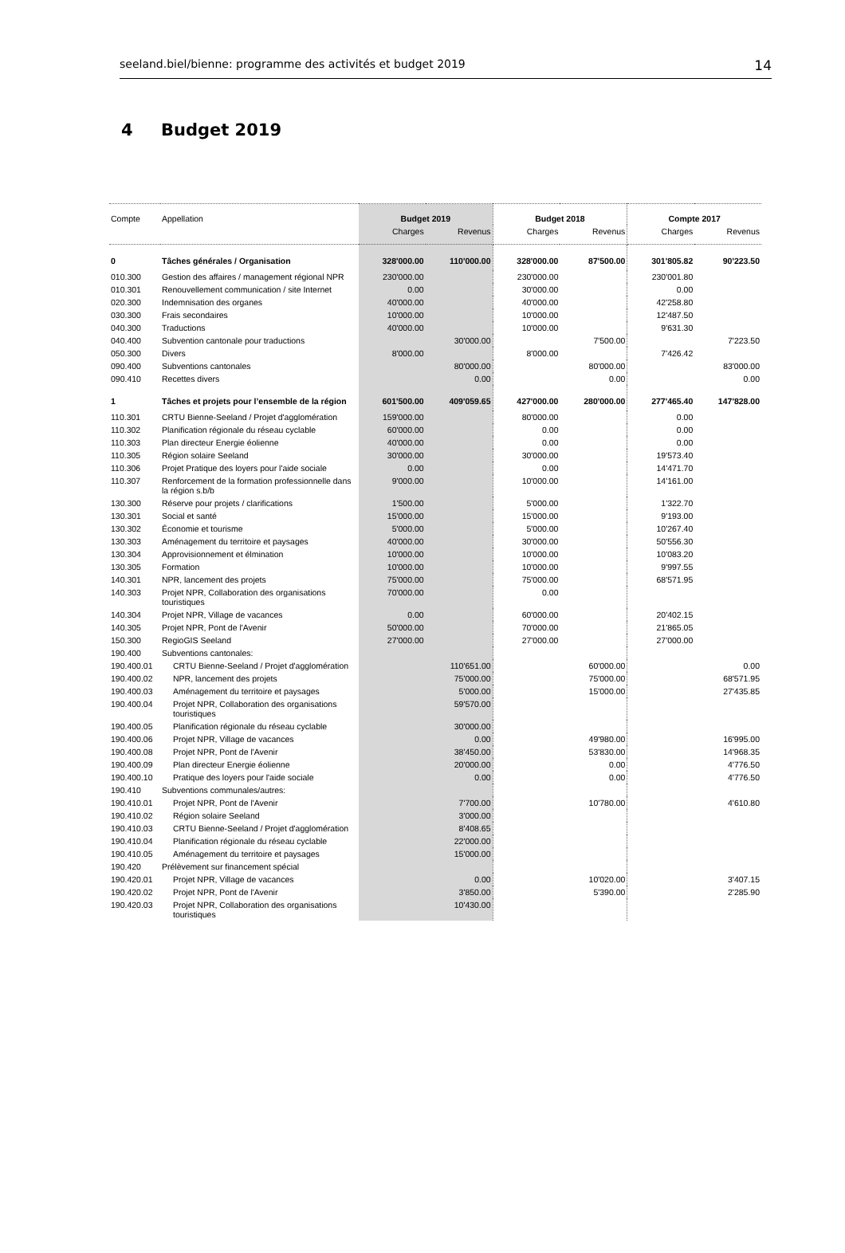seeland.biel/bienne: programme des activités et budget 2019 14
4 Budget 2019
| Compte | Appellation | Budget 2019 | | Budget 2018 | | Compte 2017 | |
| --- | --- | --- | --- | --- | --- | --- | --- |
| | | Charges | Revenus | Charges | Revenus | Charges | Revenus |
| 0 | Tâches générales / Organisation | 328'000.00 | 110'000.00 | 328'000.00 | 87'500.00 | 301'805.82 | 90'223.50 |
| 010.300 | Gestion des affaires / management régional NPR | 230'000.00 | | 230'000.00 | | 230'001.80 | |
| 010.301 | Renouvellement communication / site Internet | 0.00 | | 30'000.00 | | 0.00 | |
| 020.300 | Indemnisation des organes | 40'000.00 | | 40'000.00 | | 42'258.80 | |
| 030.300 | Frais secondaires | 10'000.00 | | 10'000.00 | | 12'487.50 | |
| 040.300 | Traductions | 40'000.00 | | 10'000.00 | | 9'631.30 | |
| 040.400 | Subvention cantonale pour traductions | | 30'000.00 | | 7'500.00 | | 7'223.50 |
| 050.300 | Divers | 8'000.00 | | 8'000.00 | | 7'426.42 | |
| 090.400 | Subventions cantonales | | 80'000.00 | | 80'000.00 | | 83'000.00 |
| 090.410 | Recettes divers | | 0.00 | | 0.00 | | 0.00 |
| 1 | Tâches et projets pour l’ensemble de la région | 601'500.00 | 409'059.65 | 427'000.00 | 280'000.00 | 277'465.40 | 147'828.00 |
| 110.301 | CRTU Bienne-Seeland / Projet d'agglomération | 159'000.00 | | 80'000.00 | | 0.00 | |
| 110.302 | Planification régionale du réseau cyclable | 60'000.00 | | 0.00 | | 0.00 | |
| 110.303 | Plan directeur Energie éolienne | 40'000.00 | | 0.00 | | 0.00 | |
| 110.305 | Région solaire Seeland | 30'000.00 | | 30'000.00 | | 19'573.40 | |
| 110.306 | Projet Pratique des loyers pour l'aide sociale | 0.00 | | 0.00 | | 14'471.70 | |
| 110.307 | Renforcement de la formation professionnelle dans la région s.b/b | 9'000.00 | | 10'000.00 | | 14'161.00 | |
| 130.300 | Réserve pour projets / clarifications | 1'500.00 | | 5'000.00 | | 1'322.70 | |
| 130.301 | Social et santé | 15'000.00 | | 15'000.00 | | 9'193.00 | |
| 130.302 | Économie et tourisme | 5'000.00 | | 5'000.00 | | 10'267.40 | |
| 130.303 | Aménagement du territoire et paysages | 40'000.00 | | 30'000.00 | | 50'556.30 | |
| 130.304 | Approvisionnement et élmination | 10'000.00 | | 10'000.00 | | 10'083.20 | |
| 130.305 | Formation | 10'000.00 | | 10'000.00 | | 9'997.55 | |
| 140.301 | NPR, lancement des projets | 75'000.00 | | 75'000.00 | | 68'571.95 | |
| 140.303 | Projet NPR, Collaboration des organisations touristiques | 70'000.00 | | 0.00 | | | |
| 140.304 | Projet NPR, Village de vacances | 0.00 | | 60'000.00 | | 20'402.15 | |
| 140.305 | Projet NPR, Pont de l'Avenir | 50'000.00 | | 70'000.00 | | 21'865.05 | |
| 150.300 | RegioGIS Seeland | 27'000.00 | | 27'000.00 | | 27'000.00 | |
| 190.400 | Subventions cantonales: | | | | | | |
| 190.400.01 | CRTU Bienne-Seeland / Projet d'agglomération | | 110'651.00 | | 60'000.00 | | 0.00 |
| 190.400.02 | NPR, lancement des projets | | 75'000.00 | | 75'000.00 | | 68'571.95 |
| 190.400.03 | Aménagement du territoire et paysages | | 5'000.00 | | 15'000.00 | | 27'435.85 |
| 190.400.04 | Projet NPR, Collaboration des organisations touristiques | | 59'570.00 | | | | |
| 190.400.05 | Planification régionale du réseau cyclable | | 30'000.00 | | | | |
| 190.400.06 | Projet NPR, Village de vacances | | 0.00 | | 49'980.00 | | 16'995.00 |
| 190.400.08 | Projet NPR, Pont de l'Avenir | | 38'450.00 | | 53'830.00 | | 14'968.35 |
| 190.400.09 | Plan directeur Energie éolienne | | 20'000.00 | | 0.00 | | 4'776.50 |
| 190.400.10 | Pratique des loyers pour l'aide sociale | | 0.00 | | 0.00 | | 4'776.50 |
| 190.410 | Subventions communales/autres: | | | | | | |
| 190.410.01 | Projet NPR, Pont de l'Avenir | | 7'700.00 | | 10'780.00 | | 4'610.80 |
| 190.410.02 | Région solaire Seeland | | 3'000.00 | | | | |
| 190.410.03 | CRTU Bienne-Seeland / Projet d'agglomération | | 8'408.65 | | | | |
| 190.410.04 | Planification régionale du réseau cyclable | | 22'000.00 | | | | |
| 190.410.05 | Aménagement du territoire et paysages | | 15'000.00 | | | | |
| 190.420 | Prélèvement sur financement spécial | | | | | | |
| 190.420.01 | Projet NPR, Village de vacances | | 0.00 | | 10'020.00 | | 3'407.15 |
| 190.420.02 | Projet NPR, Pont de l'Avenir | | 3'850.00 | | 5'390.00 | | 2'285.90 |
| 190.420.03 | Projet NPR, Collaboration des organisations touristiques | | 10'430.00 | | | | |